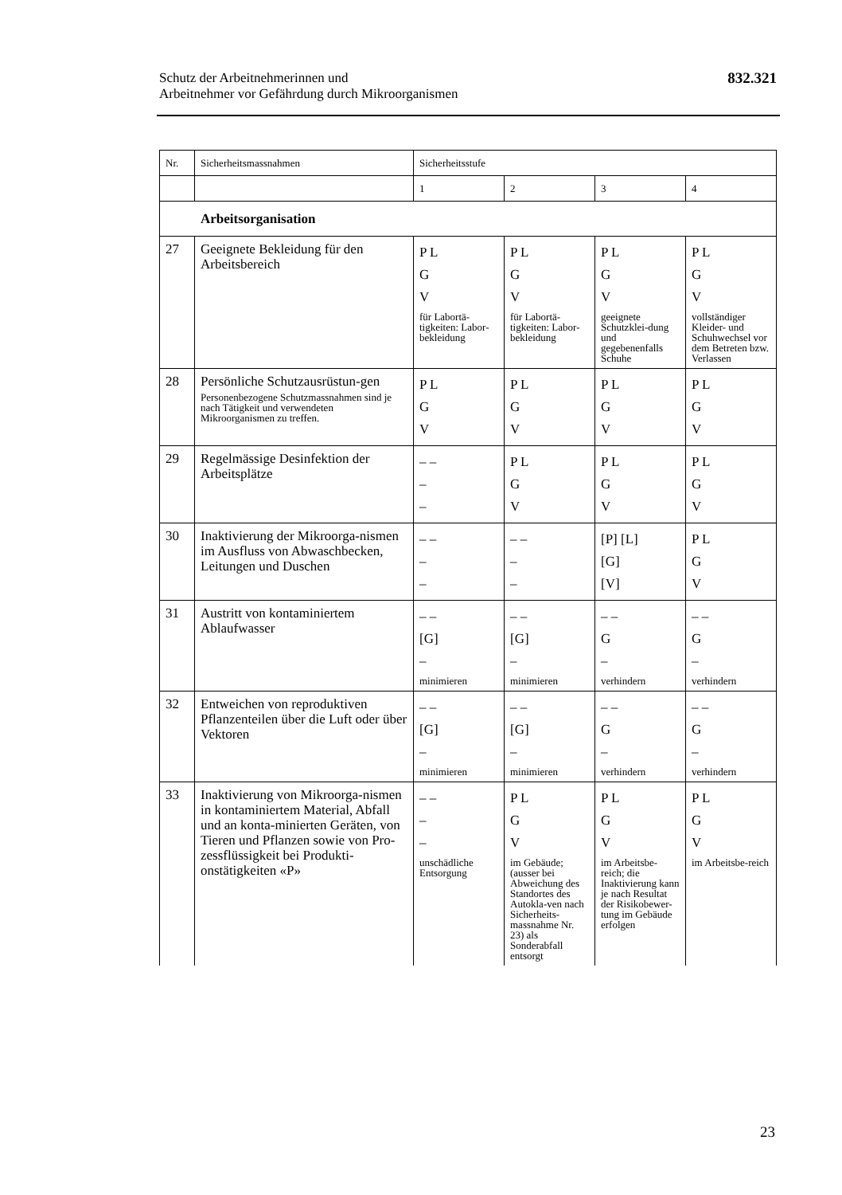Schutz der Arbeitnehmerinnen und
Arbeitnehmer vor Gefährdung durch Mikroorganismen
832.321
| Nr. | Sicherheitsmassnahmen | Sicherheitsstufe | | | |
| --- | --- | --- | --- | --- | --- |
| | | 1 | 2 | 3 | 4 |
| Arbeitsorganisation | | | | | |
| 27 | Geeignete Bekleidung für den Arbeitsbereich | P L G V für Labortä-tigkeiten: Labor-bekleidung | P L G V für Labortä-tigkeiten: Labor-bekleidung | P L G V geeignete Schutzklei-dung und gegebenenfalls Schuhe | P L G V vollständiger Kleider- und Schuhwechsel vor dem Betreten bzw. Verlassen |
| 28 | Persönliche Schutzausrüstun-gen Personenbezogene Schutzmassnahmen sind je nach Tätigkeit und verwendeten Mikroorganismen zu treffen. | P L G V | P L G V | P L G V | P L G V |
| 29 | Regelmässige Desinfektion der Arbeitsplätze | – – – – | P L G V | P L G V | P L G V |
| 30 | Inaktivierung der Mikroorga-nismen im Ausfluss von Abwaschbecken, Leitungen und Duschen | – – – – | – – – – | [P] [L] [G] [V] | P L G V |
| 31 | Austritt von kontaminiertem Ablaufwasser | – – [G] – minimieren | – – [G] – minimieren | – – G – verhindern | – – G – verhindern |
| 32 | Entweichen von reproduktiven Pflanzenteilen über die Luft oder über Vektoren | – – [G] – minimieren | – – [G] – minimieren | – – G – verhindern | – – G – verhindern |
| 33 | Inaktivierung von Mikroorga-nismen in kontaminiertem Material, Abfall und an konta-minierten Geräten, von Tieren und Pflanzen sowie von Pro-zessflüssigkeit bei Produkti-onstätigkeiten «P» | – – – – unschädliche Entsorgung | P L G V im Gebäude; (ausser bei Abweichung des Standortes des Autokla-ven nach Sicherheits-massnahme Nr. 23) als Sonderabfall entsorgt | P L G V im Arbeitsbe-reich; die Inaktivierung kann je nach Resultat der Risikobewer-tung im Gebäude erfolgen | P L G V im Arbeitsbe-reich |
23